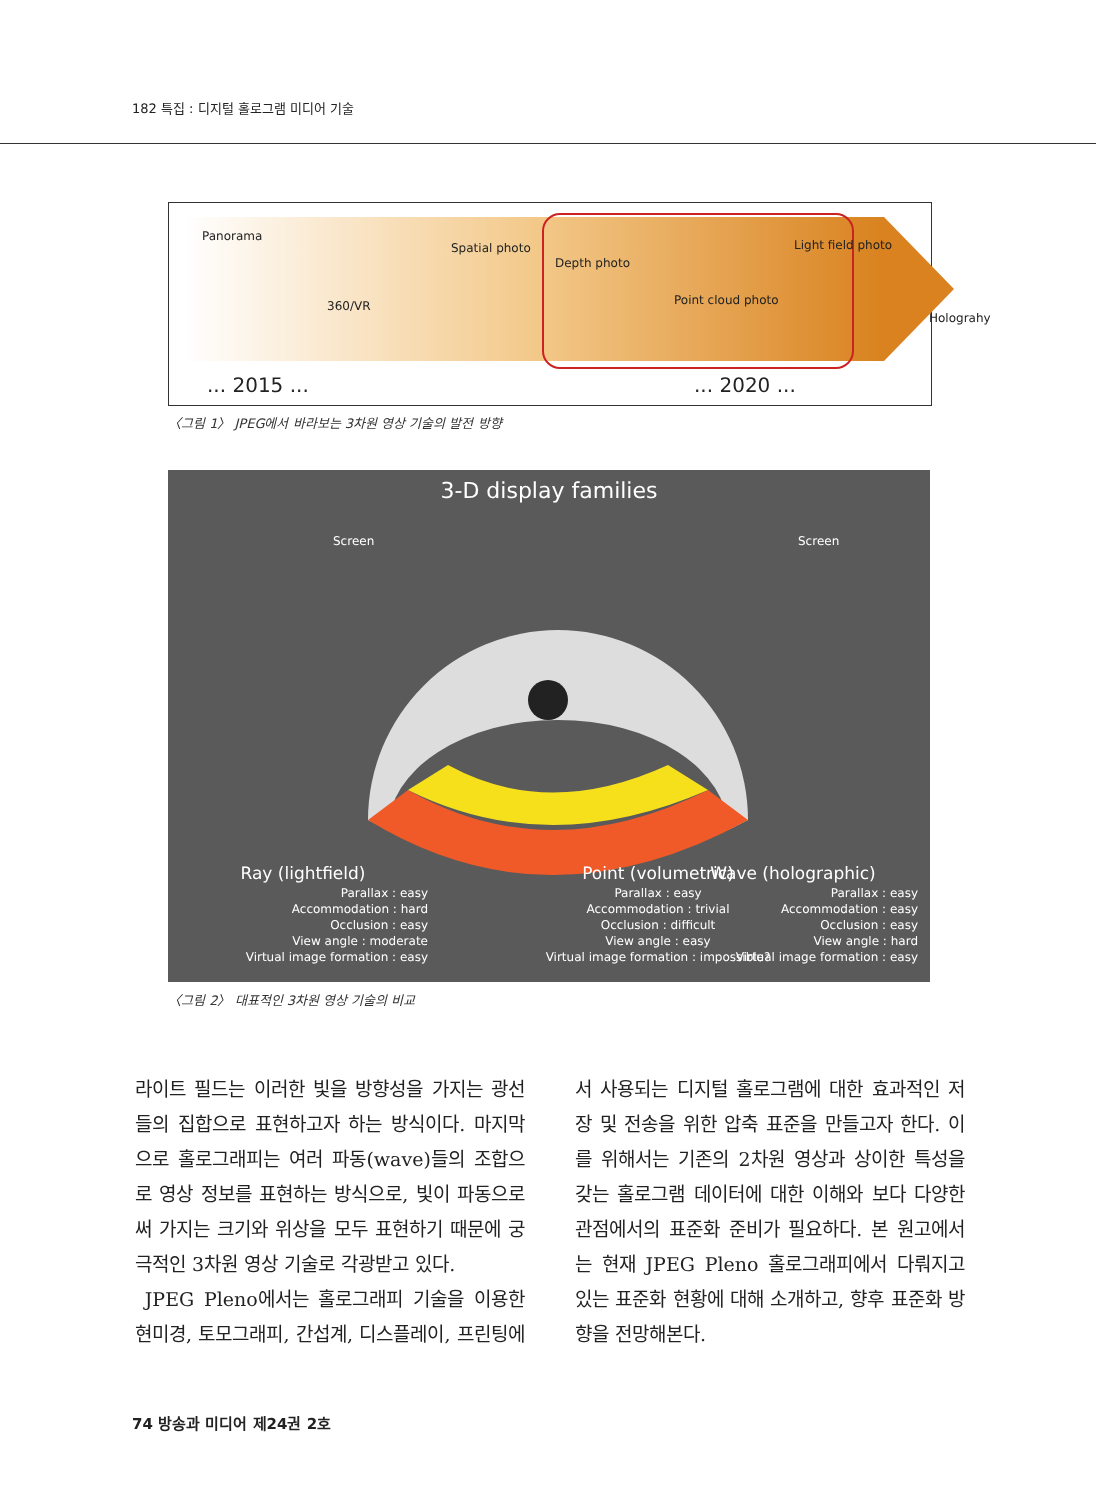182 특집 : 디지털 홀로그램 미디어 기술
Panorama
360/VR
Spatial photo
Depth photo
Point cloud photo
Light field photo
Holograhy
... 2015 ... ... 2020 ...
〈그림 1〉 JPEG에서 바라보는 3차원 영상 기술의 발전 방향
3-D display families
Screen Screen
Ray (lightfield)
Parallax : easy
Accommodation : hard
Occlusion : easy
View angle : moderate
Virtual image formation : easy
Point (volumetric)
Parallax : easy
Accommodation : trivial
Occlusion : difficult
View angle : easy
Virtual image formation : impossible?
Wave (holographic)
Parallax : easy
Accommodation : easy
Occlusion : easy
View angle : hard
Virtual image formation : easy
〈그림 2〉 대표적인 3차원 영상 기술의 비교
라이트 필드는 이러한 빛을 방향성을 가지는 광선들의 집합으로 표현하고자 하는 방식이다. 마지막으로 홀로그래피는 여러 파동(wave)들의 조합으로 영상 정보를 표현하는 방식으로, 빛이 파동으로써 가지는 크기와 위상을 모두 표현하기 때문에 궁극적인 3차원 영상 기술로 각광받고 있다.
JPEG Pleno에서는 홀로그래피 기술을 이용한 현미경, 토모그래피, 간섭계, 디스플레이, 프린팅에서 사용되는 디지털 홀로그램에 대한 효과적인 저장 및 전송을 위한 압축 표준을 만들고자 한다. 이를 위해서는 기존의 2차원 영상과 상이한 특성을 갖는 홀로그램 데이터에 대한 이해와 보다 다양한 관점에서의 표준화 준비가 필요하다. 본 원고에서는 현재 JPEG Pleno 홀로그래피에서 다뤄지고 있는 표준화 현황에 대해 소개하고, 향후 표준화 방향을 전망해본다.
74 방송과 미디어 제24권 2호